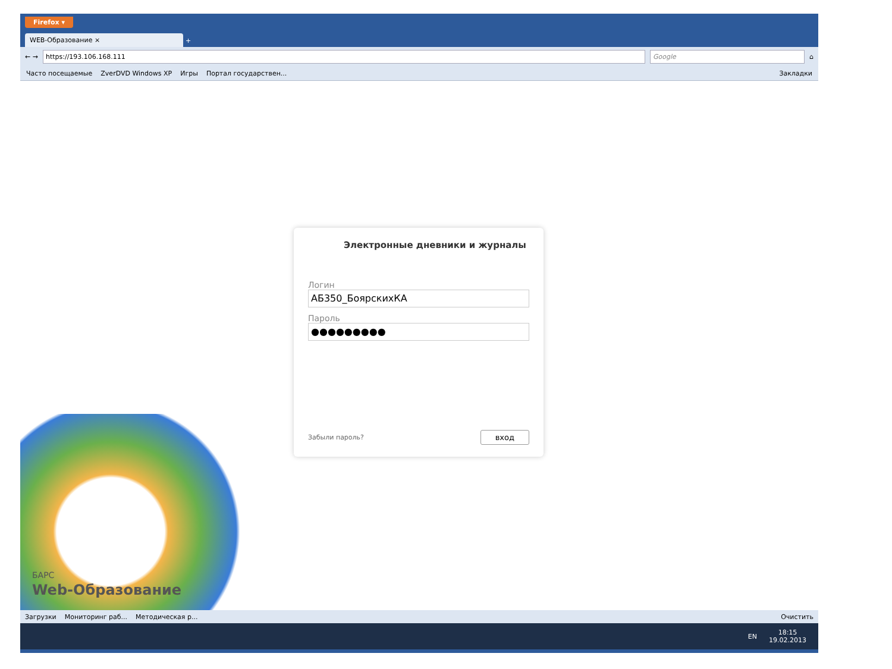Firefox ▾
WEB-Образование ×
+
← →
https://193.106.168.111 Google
⌂
Часто посещаемые ZverDVD Windows XP Игры Портал государствен... Закладки
БАРС
Web-Образование
Электронные дневники и журналы
Логин
АБ350_БоярскихКА
Пароль
●●●●●●●●●
Забыли пароль? вход
Загрузки Мониторинг раб... Методическая р... Очистить
EN 18:15
19.02.2013